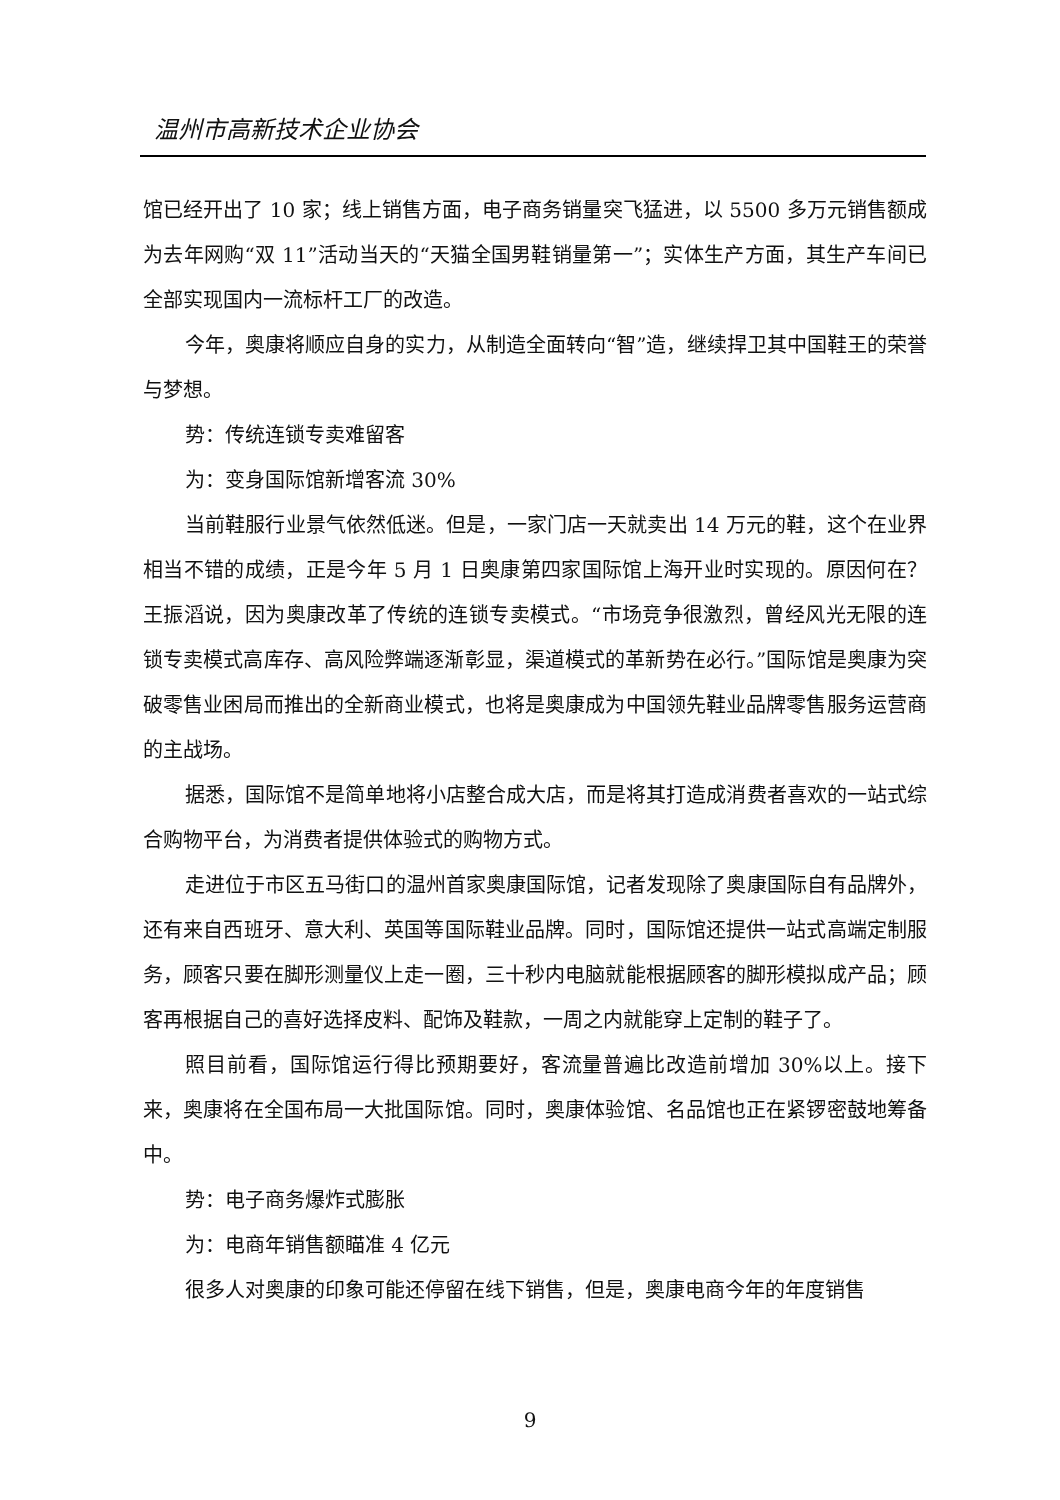温州市高新技术企业协会
馆已经开出了 10 家；线上销售方面，电子商务销量突飞猛进，以 5500 多万元销售额成为去年网购“双 11”活动当天的“天猫全国男鞋销量第一”；实体生产方面，其生产车间已全部实现国内一流标杆工厂的改造。
今年，奥康将顺应自身的实力，从制造全面转向“智”造，继续捍卫其中国鞋王的荣誉与梦想。
势：传统连锁专卖难留客
为：变身国际馆新增客流 30%
当前鞋服行业景气依然低迷。但是，一家门店一天就卖出 14 万元的鞋，这个在业界相当不错的成绩，正是今年 5 月 1 日奥康第四家国际馆上海开业时实现的。原因何在？王振滔说，因为奥康改革了传统的连锁专卖模式。“市场竞争很激烈，曾经风光无限的连锁专卖模式高库存、高风险弊端逐渐彰显，渠道模式的革新势在必行。”国际馆是奥康为突破零售业困局而推出的全新商业模式，也将是奥康成为中国领先鞋业品牌零售服务运营商的主战场。
据悉，国际馆不是简单地将小店整合成大店，而是将其打造成消费者喜欢的一站式综合购物平台，为消费者提供体验式的购物方式。
走进位于市区五马街口的温州首家奥康国际馆，记者发现除了奥康国际自有品牌外，还有来自西班牙、意大利、英国等国际鞋业品牌。同时，国际馆还提供一站式高端定制服务，顾客只要在脚形测量仪上走一圈，三十秒内电脑就能根据顾客的脚形模拟成产品；顾客再根据自己的喜好选择皮料、配饰及鞋款，一周之内就能穿上定制的鞋子了。
照目前看，国际馆运行得比预期要好，客流量普遍比改造前增加 30%以上。接下来，奥康将在全国布局一大批国际馆。同时，奥康体验馆、名品馆也正在紧锣密鼓地筹备中。
势：电子商务爆炸式膨胀
为：电商年销售额瞄准 4 亿元
很多人对奥康的印象可能还停留在线下销售，但是，奥康电商今年的年度销售
9